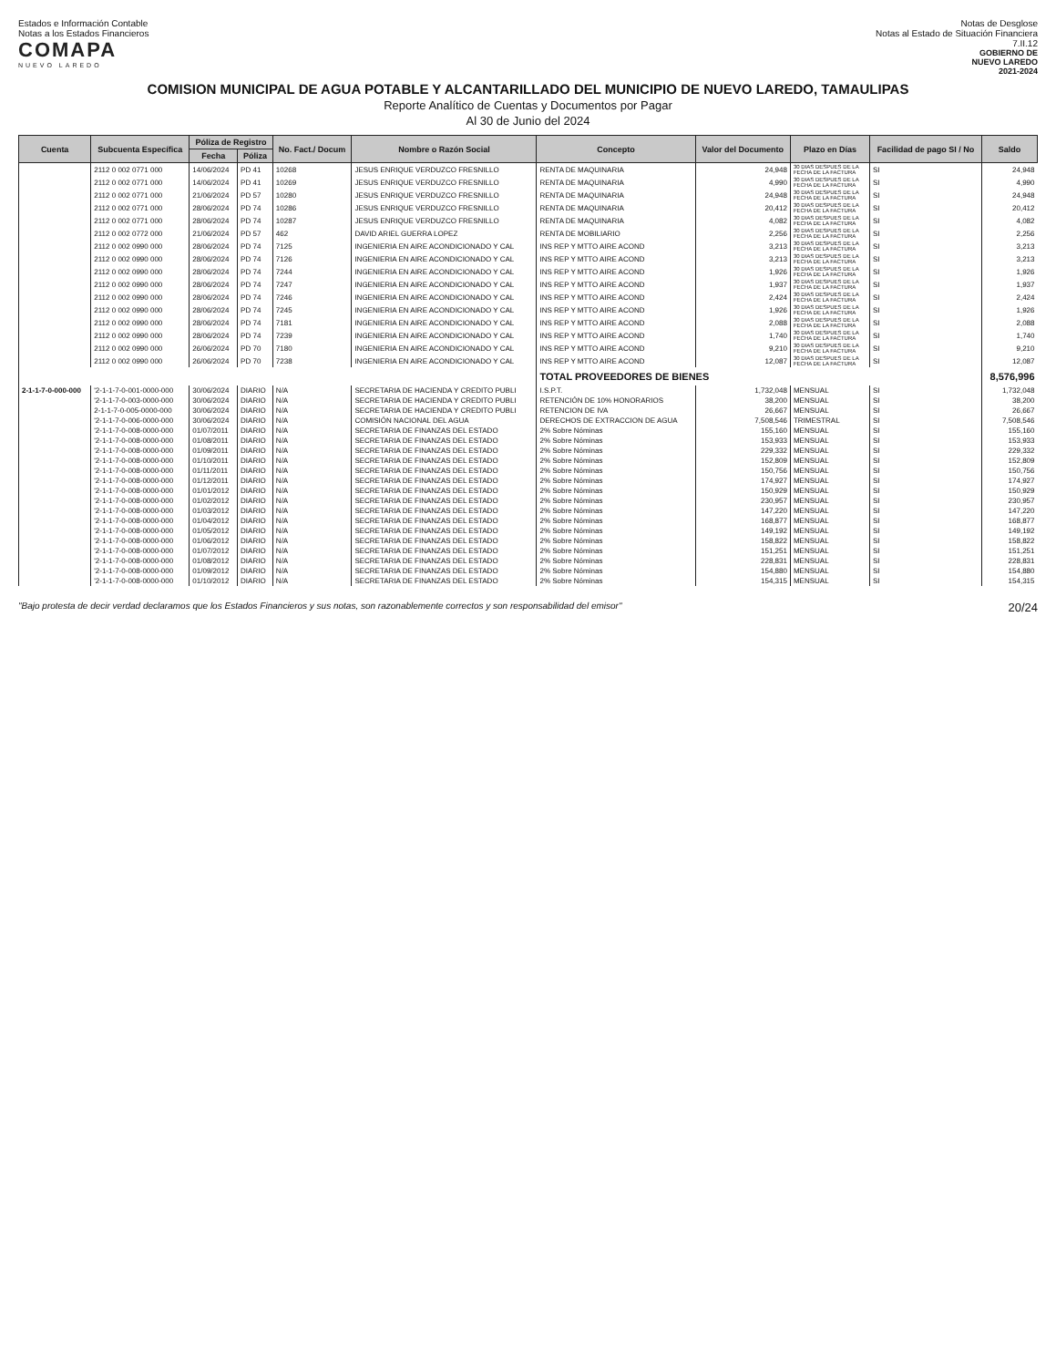Estados e Información Contable
Notas a los Estados Financieros
COMAPA
NUEVO LAREDO
Notas de Desglose
Notas al Estado de Situación Financiera
7.II.12
GOBIERNO DE
NUEVO LAREDO
2021-2024
COMISION MUNICIPAL DE AGUA POTABLE Y ALCANTARILLADO DEL MUNICIPIO DE NUEVO LAREDO, TAMAULIPAS
Reporte Analítico de Cuentas y Documentos por Pagar
Al 30 de Junio del 2024
| Cuenta | Subcuenta Específica | Póliza de Registro | | No. Fact./ Docum | Nombre o Razón Social | Concepto | Valor del Documento | Plazo en Días | Facilidad de pago SI / No | Saldo |
| --- | --- | --- | --- | --- | --- | --- | --- | --- | --- | --- |
| | | Fecha | Póliza | | | | | | | |
| | 2112 0 002 0771 000 | 14/06/2024 | PD 41 | 10268 | JESUS ENRIQUE VERDUZCO FRESNILLO | RENTA DE MAQUINARIA | 24,948 | 30 DIAS DESPUES DE LA FECHA DE LA FACTURA | SI | 24,948 |
| | 2112 0 002 0771 000 | 14/06/2024 | PD 41 | 10269 | JESUS ENRIQUE VERDUZCO FRESNILLO | RENTA DE MAQUINARIA | 4,990 | 30 DIAS DESPUES DE LA FECHA DE LA FACTURA | SI | 4,990 |
| | 2112 0 002 0771 000 | 21/06/2024 | PD 57 | 10280 | JESUS ENRIQUE VERDUZCO FRESNILLO | RENTA DE MAQUINARIA | 24,948 | 30 DIAS DESPUES DE LA FECHA DE LA FACTURA | SI | 24,948 |
| | 2112 0 002 0771 000 | 28/06/2024 | PD 74 | 10286 | JESUS ENRIQUE VERDUZCO FRESNILLO | RENTA DE MAQUINARIA | 20,412 | 30 DIAS DESPUES DE LA FECHA DE LA FACTURA | SI | 20,412 |
| | 2112 0 002 0771 000 | 28/06/2024 | PD 74 | 10287 | JESUS ENRIQUE VERDUZCO FRESNILLO | RENTA DE MAQUINARIA | 4,082 | 30 DIAS DESPUES DE LA FECHA DE LA FACTURA | SI | 4,082 |
| | 2112 0 002 0772 000 | 21/06/2024 | PD 57 | 462 | DAVID ARIEL GUERRA LOPEZ | RENTA DE MOBILIARIO | 2,256 | 30 DIAS DESPUES DE LA FECHA DE LA FACTURA | SI | 2,256 |
| | 2112 0 002 0990 000 | 28/06/2024 | PD 74 | 7125 | INGENIERIA EN AIRE ACONDICIONADO Y CAL | INS REP Y MTTO AIRE ACOND | 3,213 | 30 DIAS DESPUES DE LA FECHA DE LA FACTURA | SI | 3,213 |
| | 2112 0 002 0990 000 | 28/06/2024 | PD 74 | 7126 | INGENIERIA EN AIRE ACONDICIONADO Y CAL | INS REP Y MTTO AIRE ACOND | 3,213 | 30 DIAS DESPUES DE LA FECHA DE LA FACTURA | SI | 3,213 |
| | 2112 0 002 0990 000 | 28/06/2024 | PD 74 | 7244 | INGENIERIA EN AIRE ACONDICIONADO Y CAL | INS REP Y MTTO AIRE ACOND | 1,926 | 30 DIAS DESPUES DE LA FECHA DE LA FACTURA | SI | 1,926 |
| | 2112 0 002 0990 000 | 28/06/2024 | PD 74 | 7247 | INGENIERIA EN AIRE ACONDICIONADO Y CAL | INS REP Y MTTO AIRE ACOND | 1,937 | 30 DIAS DESPUES DE LA FECHA DE LA FACTURA | SI | 1,937 |
| | 2112 0 002 0990 000 | 28/06/2024 | PD 74 | 7246 | INGENIERIA EN AIRE ACONDICIONADO Y CAL | INS REP Y MTTO AIRE ACOND | 2,424 | 30 DIAS DESPUES DE LA FECHA DE LA FACTURA | SI | 2,424 |
| | 2112 0 002 0990 000 | 28/06/2024 | PD 74 | 7245 | INGENIERIA EN AIRE ACONDICIONADO Y CAL | INS REP Y MTTO AIRE ACOND | 1,926 | 30 DIAS DESPUES DE LA FECHA DE LA FACTURA | SI | 1,926 |
| | 2112 0 002 0990 000 | 28/06/2024 | PD 74 | 7181 | INGENIERIA EN AIRE ACONDICIONADO Y CAL | INS REP Y MTTO AIRE ACOND | 2,088 | 30 DIAS DESPUES DE LA FECHA DE LA FACTURA | SI | 2,088 |
| | 2112 0 002 0990 000 | 28/06/2024 | PD 74 | 7239 | INGENIERIA EN AIRE ACONDICIONADO Y CAL | INS REP Y MTTO AIRE ACOND | 1,740 | 30 DIAS DESPUES DE LA FECHA DE LA FACTURA | SI | 1,740 |
| | 2112 0 002 0990 000 | 26/06/2024 | PD 70 | 7180 | INGENIERIA EN AIRE ACONDICIONADO Y CAL | INS REP Y MTTO AIRE ACOND | 9,210 | 30 DIAS DESPUES DE LA FECHA DE LA FACTURA | SI | 9,210 |
| | 2112 0 002 0990 000 | 26/06/2024 | PD 70 | 7238 | INGENIERIA EN AIRE ACONDICIONADO Y CAL | INS REP Y MTTO AIRE ACOND | 12,087 | 30 DIAS DESPUES DE LA FECHA DE LA FACTURA | SI | 12,087 |
| | | | | | | TOTAL PROVEEDORES DE BIENES | | | | 8,576,996 |
| 2-1-1-7-0-000-000 | '2-1-1-7-0-001-0000-000 | 30/06/2024 | DIARIO | N/A | SECRETARIA DE HACIENDA Y CREDITO PUBLI | I.S.P.T. | 1,732,048 | MENSUAL | SI | 1,732,048 |
| | '2-1-1-7-0-003-0000-000 | 30/06/2024 | DIARIO | N/A | SECRETARIA DE HACIENDA Y CREDITO PUBLI | RETENCIÓN DE 10% HONORARIOS | 38,200 | MENSUAL | SI | 38,200 |
| | 2-1-1-7-0-005-0000-000 | 30/06/2024 | DIARIO | N/A | SECRETARIA DE HACIENDA Y CREDITO PUBLI | RETENCION DE IVA | 26,667 | MENSUAL | SI | 26,667 |
| | '2-1-1-7-0-006-0000-000 | 30/06/2024 | DIARIO | N/A | COMISIÓN NACIONAL DEL AGUA | DERECHOS DE EXTRACCION DE AGUA | 7,508,546 | TRIMESTRAL | SI | 7,508,546 |
| | '2-1-1-7-0-008-0000-000 | 01/07/2011 | DIARIO | N/A | SECRETARIA DE FINANZAS DEL ESTADO | 2% Sobre Nóminas | 155,160 | MENSUAL | SI | 155,160 |
| | '2-1-1-7-0-008-0000-000 | 01/08/2011 | DIARIO | N/A | SECRETARIA DE FINANZAS DEL ESTADO | 2% Sobre Nóminas | 153,933 | MENSUAL | SI | 153,933 |
| | '2-1-1-7-0-008-0000-000 | 01/09/2011 | DIARIO | N/A | SECRETARIA DE FINANZAS DEL ESTADO | 2% Sobre Nóminas | 229,332 | MENSUAL | SI | 229,332 |
| | '2-1-1-7-0-008-0000-000 | 01/10/2011 | DIARIO | N/A | SECRETARIA DE FINANZAS DEL ESTADO | 2% Sobre Nóminas | 152,809 | MENSUAL | SI | 152,809 |
| | '2-1-1-7-0-008-0000-000 | 01/11/2011 | DIARIO | N/A | SECRETARIA DE FINANZAS DEL ESTADO | 2% Sobre Nóminas | 150,756 | MENSUAL | SI | 150,756 |
| | '2-1-1-7-0-008-0000-000 | 01/12/2011 | DIARIO | N/A | SECRETARIA DE FINANZAS DEL ESTADO | 2% Sobre Nóminas | 174,927 | MENSUAL | SI | 174,927 |
| | '2-1-1-7-0-008-0000-000 | 01/01/2012 | DIARIO | N/A | SECRETARIA DE FINANZAS DEL ESTADO | 2% Sobre Nóminas | 150,929 | MENSUAL | SI | 150,929 |
| | '2-1-1-7-0-008-0000-000 | 01/02/2012 | DIARIO | N/A | SECRETARIA DE FINANZAS DEL ESTADO | 2% Sobre Nóminas | 230,957 | MENSUAL | SI | 230,957 |
| | '2-1-1-7-0-008-0000-000 | 01/03/2012 | DIARIO | N/A | SECRETARIA DE FINANZAS DEL ESTADO | 2% Sobre Nóminas | 147,220 | MENSUAL | SI | 147,220 |
| | '2-1-1-7-0-008-0000-000 | 01/04/2012 | DIARIO | N/A | SECRETARIA DE FINANZAS DEL ESTADO | 2% Sobre Nóminas | 168,877 | MENSUAL | SI | 168,877 |
| | '2-1-1-7-0-008-0000-000 | 01/05/2012 | DIARIO | N/A | SECRETARIA DE FINANZAS DEL ESTADO | 2% Sobre Nóminas | 149,192 | MENSUAL | SI | 149,192 |
| | '2-1-1-7-0-008-0000-000 | 01/06/2012 | DIARIO | N/A | SECRETARIA DE FINANZAS DEL ESTADO | 2% Sobre Nóminas | 158,822 | MENSUAL | SI | 158,822 |
| | '2-1-1-7-0-008-0000-000 | 01/07/2012 | DIARIO | N/A | SECRETARIA DE FINANZAS DEL ESTADO | 2% Sobre Nóminas | 151,251 | MENSUAL | SI | 151,251 |
| | '2-1-1-7-0-008-0000-000 | 01/08/2012 | DIARIO | N/A | SECRETARIA DE FINANZAS DEL ESTADO | 2% Sobre Nóminas | 228,831 | MENSUAL | SI | 228,831 |
| | '2-1-1-7-0-008-0000-000 | 01/09/2012 | DIARIO | N/A | SECRETARIA DE FINANZAS DEL ESTADO | 2% Sobre Nóminas | 154,880 | MENSUAL | SI | 154,880 |
| | '2-1-1-7-0-008-0000-000 | 01/10/2012 | DIARIO | N/A | SECRETARIA DE FINANZAS DEL ESTADO | 2% Sobre Nóminas | 154,315 | MENSUAL | SI | 154,315 |
"Bajo protesta de decir verdad declaramos que los Estados Financieros y sus notas, son razonablemente correctos y son responsabilidad del emisor" 20/24